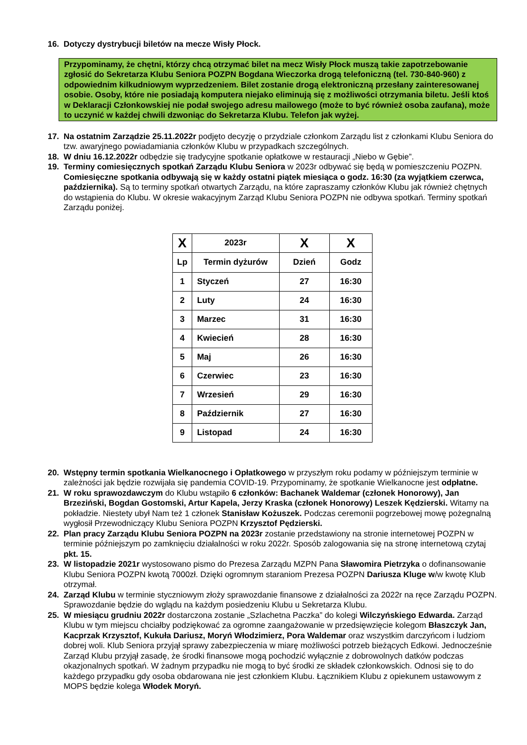16. Dotyczy dystrybucji biletów na mecze Wisły Płock.
Przypominamy, że chętni, którzy chcą otrzymać bilet na mecz Wisły Płock muszą takie zapotrzebowanie zgłosić do Sekretarza Klubu Seniora POZPN Bogdana Wieczorka drogą telefoniczną (tel. 730-840-960) z odpowiednim kilkudniowym wyprzedzeniem. Bilet zostanie drogą elektroniczną przesłany zainteresowanej osobie. Osoby, które nie posiadają komputera niejako eliminują się z możliwości otrzymania biletu. Jeśli ktoś w Deklaracji Członkowskiej nie podał swojego adresu mailowego (może to być również osoba zaufana), może to uczynić w każdej chwili dzwoniąc do Sekretarza Klubu. Telefon jak wyżej.
17. Na ostatnim Zarządzie 25.11.2022r podjęto decyzję o przydziale członkom Zarządu list z członkami Klubu Seniora do tzw. awaryjnego powiadamiania członków Klubu w przypadkach szczególnych.
18. W dniu 16.12.2022r odbędzie się tradycyjne spotkanie opłatkowe w restauracji „Niebo w Gębie”.
19. Terminy comiesięcznych spotkań Zarządu Klubu Seniora w 2023r odbywać się będą w pomieszczeniu POZPN. Comiesięczne spotkania odbywają się w każdy ostatni piątek miesiąca o godz. 16:30 (za wyjątkiem czerwca, października). Są to terminy spotkań otwartych Zarządu, na które zapraszamy członków Klubu jak również chętnych do wstąpienia do Klubu. W okresie wakacyjnym Zarząd Klubu Seniora POZPN nie odbywa spotkań. Terminy spotkań Zarządu poniżej.
| X | 2023r | X | X |
| Lp | Termin dyżurów | Dzień | Godz |
| 1 | Styczeń | 27 | 16:30 |
| 2 | Luty | 24 | 16:30 |
| 3 | Marzec | 31 | 16:30 |
| 4 | Kwiecień | 28 | 16:30 |
| 5 | Maj | 26 | 16:30 |
| 6 | Czerwiec | 23 | 16:30 |
| 7 | Wrzesień | 29 | 16:30 |
| 8 | Październik | 27 | 16:30 |
| 9 | Listopad | 24 | 16:30 |
20. Wstępny termin spotkania Wielkanocnego i Opłatkowego w przyszłym roku podamy w późniejszym terminie w zależności jak będzie rozwijała się pandemia COVID-19. Przypominamy, że spotkanie Wielkanocne jest odpłatne.
21. W roku sprawozdawczym do Klubu wstąpiło 6 członków: Bachanek Waldemar (członek Honorowy), Jan Brzeziński, Bogdan Gostomski, Artur Kapela, Jerzy Kraska (członek Honorowy) Leszek Kędzierski. Witamy na pokładzie. Niestety ubył Nam też 1 członek Stanisław Kożuszek. Podczas ceremonii pogrzebowej mowę pożegnalną wygłosił Przewodniczący Klubu Seniora POZPN Krzysztof Pędzierski.
22. Plan pracy Zarządu Klubu Seniora POZPN na 2023r zostanie przedstawiony na stronie internetowej POZPN w terminie późniejszym po zamknięciu działalności w roku 2022r. Sposób zalogowania się na stronę internetową czytaj pkt. 15.
23. W listopadzie 2021r wystosowano pismo do Prezesa Zarządu MZPN Pana Sławomira Pietrzyka o dofinansowanie Klubu Seniora POZPN kwotą 7000zł. Dzięki ogromnym staraniom Prezesa POZPN Dariusza Kluge w/w kwotę Klub otrzymał.
24. Zarząd Klubu w terminie styczniowym złoży sprawozdanie finansowe z działalności za 2022r na ręce Zarządu POZPN. Sprawozdanie będzie do wglądu na każdym posiedzeniu Klubu u Sekretarza Klubu.
25. W miesiącu grudniu 2022r dostarczona zostanie „Szlachetna Paczka” do kolegi Wilczyńskiego Edwarda. Zarząd Klubu w tym miejscu chciałby podziękować za ogromne zaangażowanie w przedsięwzięcie kolegom Błaszczyk Jan, Kacprzak Krzysztof, Kukuła Dariusz, Moryń Włodzimierz, Pora Waldemar oraz wszystkim darczyńcom i ludziom dobrej woli. Klub Seniora przyjął sprawy zabezpieczenia w miarę możliwości potrzeb bieżących Edkowi. Jednocześnie Zarząd Klubu przyjął zasadę, że środki finansowe mogą pochodzić wyłącznie z dobrowolnych datków podczas okazjonalnych spotkań. W żadnym przypadku nie mogą to być środki ze składek członkowskich. Odnosi się to do każdego przypadku gdy osoba obdarowana nie jest członkiem Klubu. Łącznikiem Klubu z opiekunem ustawowym z MOPS będzie kolega Włodek Moryń.